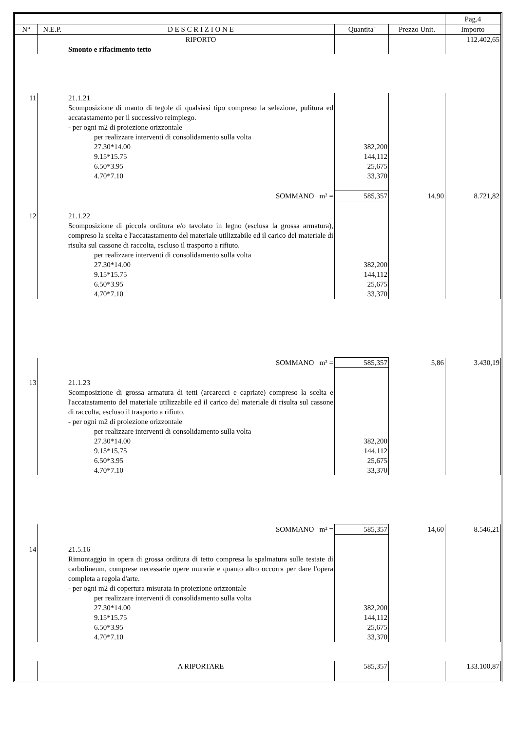| | | | | | Pag.4 |
| --- | --- | --- | --- | --- | --- |
| N° | N.E.P. | D E S C R I Z I O N E | Quantita' | Prezzo Unit. | Importo |
| | | RIPORTO | | | 112.402,65 |
| | | Smonto e rifacimento tetto | | | |
| 11 | | 21.1.21 | | | |
| | | Scomposizione di manto di tegole di qualsiasi tipo compreso la selezione, pulitura ed accatastamento per il successivo reimpiego. - per ogni m2 di proiezione orizzontale | | | |
| | | per realizzare interventi di consolidamento sulla volta | | | |
| | | 27.30*14.00 | 382,200 | | |
| | | 9.15*15.75 | 144,112 | | |
| | | 6.50*3.95 | 25,675 | | |
| | | 4.70*7.10 | 33,370 | | |
| | | SOMMANO m² = | 585,357 | 14,90 | 8.721,82 |
| 12 | | 21.1.22 | | | |
| | | Scomposizione di piccola orditura e/o tavolato in legno (esclusa la grossa armatura), compreso la scelta e l'accatastamento del materiale utilizzabile ed il carico del materiale di risulta sul cassone di raccolta, escluso il trasporto a rifiuto. | | | |
| | | per realizzare interventi di consolidamento sulla volta | | | |
| | | 27.30*14.00 | 382,200 | | |
| | | 9.15*15.75 | 144,112 | | |
| | | 6.50*3.95 | 25,675 | | |
| | | 4.70*7.10 | 33,370 | | |
| | | SOMMANO m² = | 585,357 | 5,86 | 3.430,19 |
| 13 | | 21.1.23 | | | |
| | | Scomposizione di grossa armatura di tetti (arcarecci e capriate) compreso la scelta e l'accatastamento del materiale utilizzabile ed il carico del materiale di risulta sul cassone di raccolta, escluso il trasporto a rifiuto. - per ogni m2 di proiezione orizzontale | | | |
| | | per realizzare interventi di consolidamento sulla volta | | | |
| | | 27.30*14.00 | 382,200 | | |
| | | 9.15*15.75 | 144,112 | | |
| | | 6.50*3.95 | 25,675 | | |
| | | 4.70*7.10 | 33,370 | | |
| | | SOMMANO m² = | 585,357 | 14,60 | 8.546,21 |
| 14 | | 21.5.16 | | | |
| | | Rimontaggio in opera di grossa orditura di tetto compresa la spalmatura sulle testate di carbolineum, comprese necessarie opere murarie e quanto altro occorra per dare l'opera completa a regola d'arte. - per ogni m2 di copertura misurata in proiezione orizzontale | | | |
| | | per realizzare interventi di consolidamento sulla volta | | | |
| | | 27.30*14.00 | 382,200 | | |
| | | 9.15*15.75 | 144,112 | | |
| | | 6.50*3.95 | 25,675 | | |
| | | 4.70*7.10 | 33,370 | | |
| | | A RIPORTARE | 585,357 | | 133.100,87 |